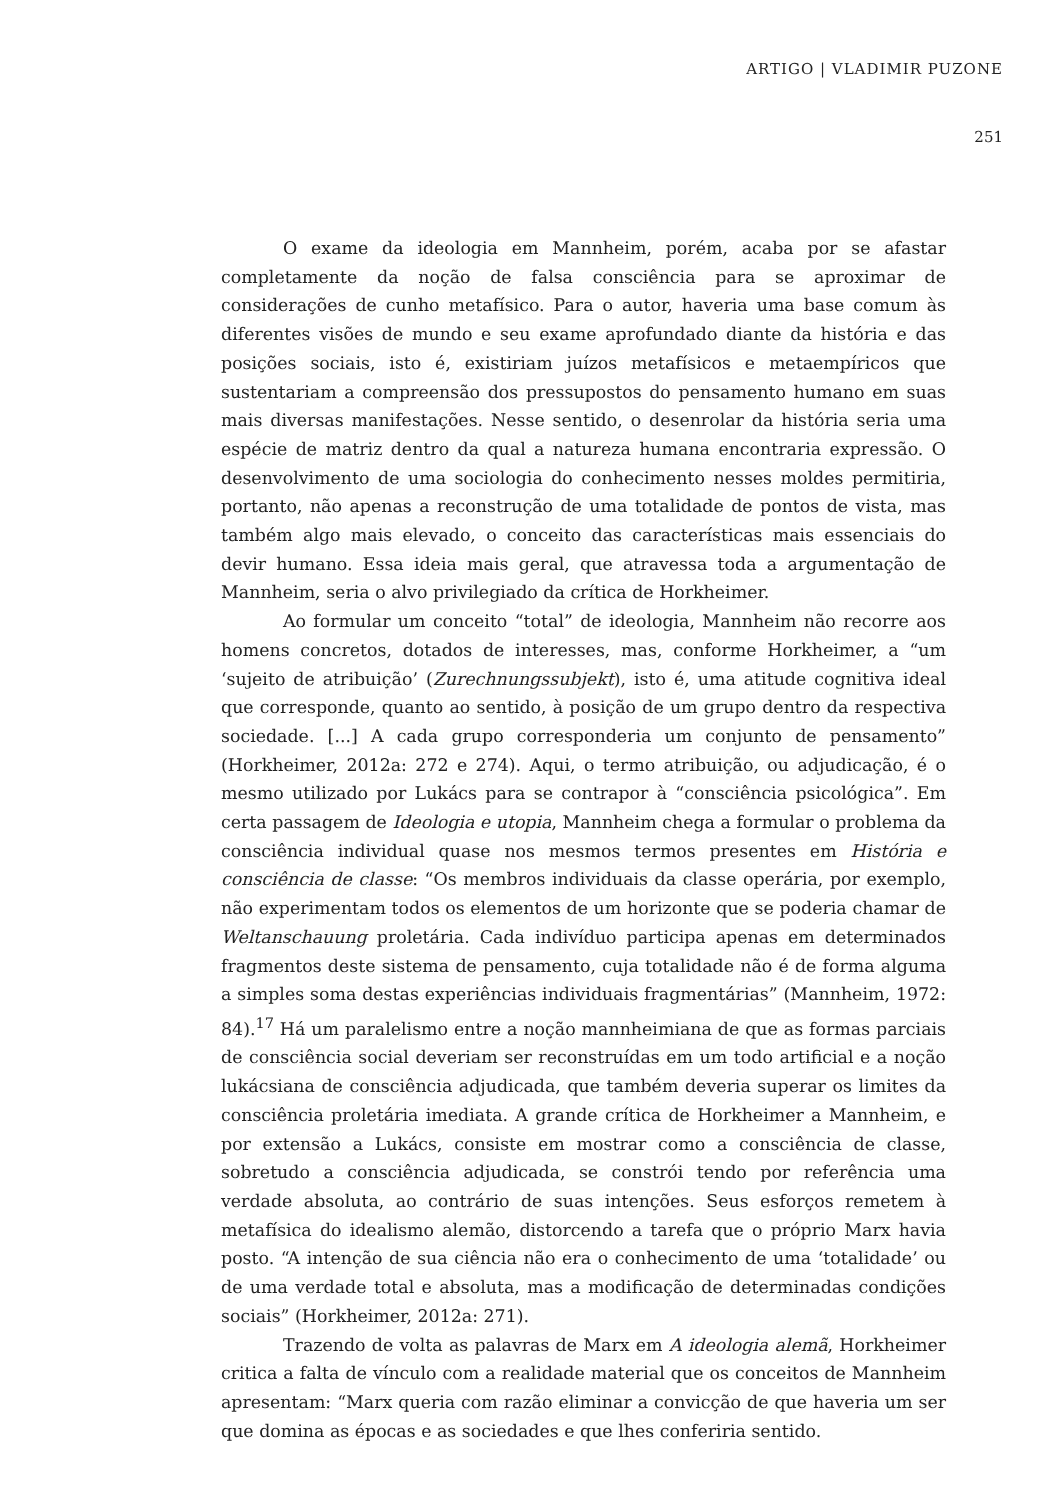ARTIGO | VLADIMIR PUZONE
251
O exame da ideologia em Mannheim, porém, acaba por se afastar completamente da noção de falsa consciência para se aproximar de considerações de cunho metafísico. Para o autor, haveria uma base comum às diferentes visões de mundo e seu exame aprofundado diante da história e das posições sociais, isto é, existiriam juízos metafísicos e metaempíricos que sustentariam a compreensão dos pressupostos do pensamento humano em suas mais diversas manifestações. Nesse sentido, o desenrolar da história seria uma espécie de matriz dentro da qual a natureza humana encontraria expressão. O desenvolvimento de uma sociologia do conhecimento nesses moldes permitiria, portanto, não apenas a reconstrução de uma totalidade de pontos de vista, mas também algo mais elevado, o conceito das características mais essenciais do devir humano. Essa ideia mais geral, que atravessa toda a argumentação de Mannheim, seria o alvo privilegiado da crítica de Horkheimer.
Ao formular um conceito “total” de ideologia, Mannheim não recorre aos homens concretos, dotados de interesses, mas, conforme Horkheimer, a “um ‘sujeito de atribuição’ (Zurechnungssubjekt), isto é, uma atitude cognitiva ideal que corresponde, quanto ao sentido, à posição de um grupo dentro da respectiva sociedade. [...] A cada grupo corresponderia um conjunto de pensamento” (Horkheimer, 2012a: 272 e 274). Aqui, o termo atribuição, ou adjudicação, é o mesmo utilizado por Lukács para se contrapor à “consciência psicológica”. Em certa passagem de Ideologia e utopia, Mannheim chega a formular o problema da consciência individual quase nos mesmos termos presentes em História e consciência de classe: “Os membros individuais da classe operária, por exemplo, não experimentam todos os elementos de um horizonte que se poderia chamar de Weltanschauung proletária. Cada indivíduo participa apenas em determinados fragmentos deste sistema de pensamento, cuja totalidade não é de forma alguma a simples soma destas experiências individuais fragmentárias” (Mannheim, 1972: 84).<sup>17</sup> Há um paralelismo entre a noção mannheimiana de que as formas parciais de consciência social deveriam ser reconstruídas em um todo artificial e a noção lukácsiana de consciência adjudicada, que também deveria superar os limites da consciência proletária imediata. A grande crítica de Horkheimer a Mannheim, e por extensão a Lukács, consiste em mostrar como a consciência de classe, sobretudo a consciência adjudicada, se constrói tendo por referência uma verdade absoluta, ao contrário de suas intenções. Seus esforços remetem à metafísica do idealismo alemão, distorcendo a tarefa que o próprio Marx havia posto. “A intenção de sua ciência não era o conhecimento de uma ‘totalidade’ ou de uma verdade total e absoluta, mas a modificação de determinadas condições sociais” (Horkheimer, 2012a: 271).
Trazendo de volta as palavras de Marx em A ideologia alemã, Horkheimer critica a falta de vínculo com a realidade material que os conceitos de Mannheim apresentam: “Marx queria com razão eliminar a convicção de que haveria um ser que domina as épocas e as sociedades e que lhes conferiria sentido.